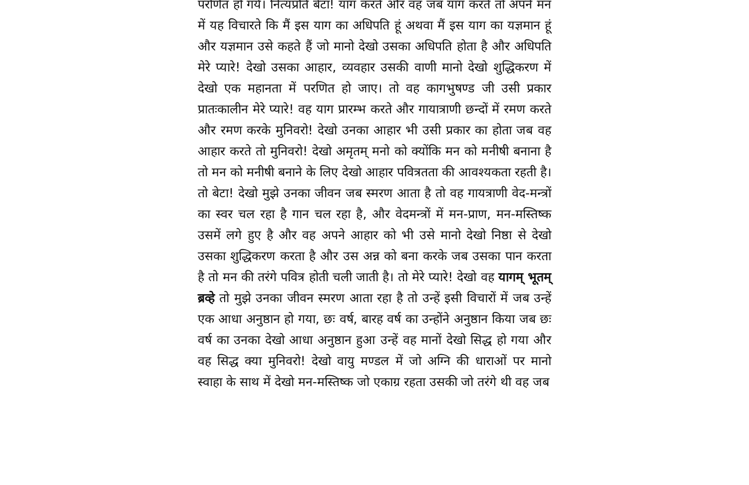परणित हो गये। नित्यप्रति बेटा! याग करते और वह जब याग करते तो अपने मन में यह विचारते कि मैं इस याग का अधिपति हूं अथवा मैं इस याग का यज्ञमान हूं और यज्ञमान उसे कहते हैं जो मानो देखो उसका अधिपति होता है और अधिपति मेरे प्यारे! देखो उसका आहार, व्यवहार उसकी वाणी मानो देखो शुद्धिकरण में देखो एक महानता में परणित हो जाए। तो वह कागभुषण्ड जी उसी प्रकार प्रातःकालीन मेरे प्यारे! वह याग प्रारम्भ करते और गायात्राणी छन्दों में रमण करते और रमण करके मुनिवरो! देखो उनका आहार भी उसी प्रकार का होता जब वह आहार करते तो मुनिवरो! देखो अमृतम् मनो को क्योंकि मन को मनीषी बनाना है तो मन को मनीषी बनाने के लिए देखो आहार पवित्रतता की आवश्यकता रहती है। तो बेटा! देखो मुझे उनका जीवन जब स्मरण आता है तो वह गायत्राणी वेद-मन्त्रों का स्वर चल रहा है गान चल रहा है, और वेदमन्त्रों में मन-प्राण, मन-मस्तिष्क उसमें लगे हुए है और वह अपने आहार को भी उसे मानो देखो निष्ठा से देखो उसका शुद्धिकरण करता है और उस अन्न को बना करके जब उसका पान करता है तो मन की तरंगे पवित्र होती चली जाती है। तो मेरे प्यारे! देखो वह यागम् भूतम् ब्रव्हे तो मुझे उनका जीवन स्मरण आता रहा है तो उन्हें इसी विचारों में जब उन्हें एक आधा अनुष्ठान हो गया, छः वर्ष, बारह वर्ष का उन्होंने अनुष्ठान किया जब छः वर्ष का उनका देखो आधा अनुष्ठान हुआ उन्हें वह मानों देखो सिद्ध हो गया और वह सिद्ध क्या मुनिवरो! देखो वायु मण्डल में जो अग्नि की धाराओं पर मानो स्वाहा के साथ में देखो मन-मस्तिष्क जो एकाग्र रहता उसकी जो तरंगे थी वह जब